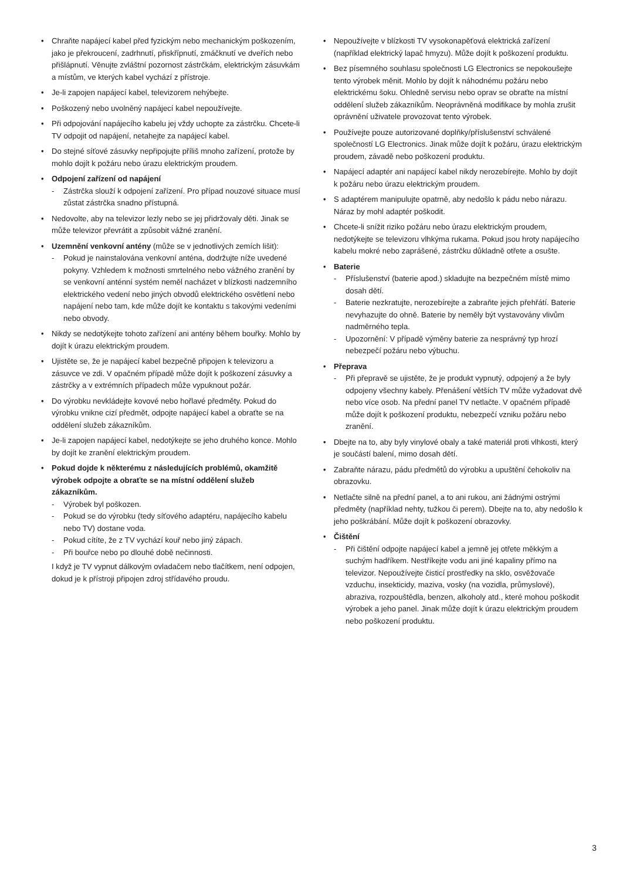• Chraňte napájecí kabel před fyzickým nebo mechanickým poškozením, jako je překroucení, zadrhnutí, přiskřípnutí, zmáčknutí ve dveřích nebo přišlápnutí. Věnujte zvláštní pozornost zástrčkám, elektrickým zásuvkám a místům, ve kterých kabel vychází z přístroje.
• Je-li zapojen napájecí kabel, televizorem nehýbejte.
• Poškozený nebo uvolněný napájecí kabel nepoužívejte.
• Při odpojování napájecího kabelu jej vždy uchopte za zástrčku. Chcete-li TV odpojit od napájení, netahejte za napájecí kabel.
• Do stejné síťové zásuvky nepřipojujte příliš mnoho zařízení, protože by mohlo dojít k požáru nebo úrazu elektrickým proudem.
• Odpojení zařízení od napájení
- Zástrčka slouží k odpojení zařízení. Pro případ nouzové situace musí zůstat zástrčka snadno přístupná.
• Nedovolte, aby na televizor lezly nebo se jej přidržovaly děti. Jinak se může televizor převrátit a způsobit vážné zranění.
• Uzemnění venkovní antény (může se v jednotlivých zemích lišit):
- Pokud je nainstalována venkovní anténa, dodržujte níže uvedené pokyny. Vzhledem k možnosti smrtelného nebo vážného zranění by se venkovní anténní systém neměl nacházet v blízkosti nadzemního elektrického vedení nebo jiných obvodů elektrického osvětlení nebo napájení nebo tam, kde může dojít ke kontaktu s takovými vedeními nebo obvody.
• Nikdy se nedotýkejte tohoto zařízení ani antény během bouřky. Mohlo by dojít k úrazu elektrickým proudem.
• Ujistěte se, že je napájecí kabel bezpečně připojen k televizoru a zásuvce ve zdi. V opačném případě může dojít k poškození zásuvky a zástrčky a v extrémních případech může vypuknout požár.
• Do výrobku nevkládejte kovové nebo hořlavé předměty. Pokud do výrobku vnikne cizí předmět, odpojte napájecí kabel a obraťte se na oddělení služeb zákazníkům.
• Je-li zapojen napájecí kabel, nedotýkejte se jeho druhého konce. Mohlo by dojít ke zranění elektrickým proudem.
• Pokud dojde k některému z následujících problémů, okamžitě výrobek odpojte a obraťte se na místní oddělení služeb zákazníkům.
- Výrobek byl poškozen.
- Pokud se do výrobku (tedy síťového adaptéru, napájecího kabelu nebo TV) dostane voda.
- Pokud cítíte, že z TV vychází kouř nebo jiný zápach.
- Při bouřce nebo po dlouhé době nečinnosti.
I když je TV vypnut dálkovým ovladačem nebo tlačítkem, není odpojen, dokud je k přístroji připojen zdroj střídavého proudu.
• Nepoužívejte v blízkosti TV vysokonapěťová elektrická zařízení (například elektrický lapač hmyzu). Může dojít k poškození produktu.
• Bez písemného souhlasu společnosti LG Electronics se nepokoušejte tento výrobek měnit. Mohlo by dojít k náhodnému požáru nebo elektrickému šoku. Ohledně servisu nebo oprav se obraťte na místní oddělení služeb zákazníkům. Neoprávněná modifikace by mohla zrušit oprávnění uživatele provozovat tento výrobek.
• Používejte pouze autorizované doplňky/příslušenství schválené společností LG Electronics. Jinak může dojít k požáru, úrazu elektrickým proudem, závadě nebo poškození produktu.
• Napájecí adaptér ani napájecí kabel nikdy nerozebírejte. Mohlo by dojít k požáru nebo úrazu elektrickým proudem.
• S adaptérem manipulujte opatrně, aby nedošlo k pádu nebo nárazu. Náraz by mohl adaptér poškodit.
• Chcete-li snížit riziko požáru nebo úrazu elektrickým proudem, nedotýkejte se televizoru vlhkýma rukama. Pokud jsou hroty napájecího kabelu mokré nebo zaprášené, zástrčku důkladně otřete a osušte.
• Baterie
- Příslušenství (baterie apod.) skladujte na bezpečném místě mimo dosah dětí.
- Baterie nezkratujte, nerozebírejte a zabraňte jejich přehřátí. Baterie nevyhazujte do ohně. Baterie by neměly být vystavovány vlivům nadměrného tepla.
- Upozornění: V případě výměny baterie za nesprávný typ hrozí nebezpečí požáru nebo výbuchu.
• Přeprava
- Při přepravě se ujistěte, že je produkt vypnutý, odpojený a že byly odpojeny všechny kabely. Přenášení větších TV může vyžadovat dvě nebo více osob. Na přední panel TV netlačte. V opačném případě může dojít k poškození produktu, nebezpečí vzniku požáru nebo zranění.
• Dbejte na to, aby byly vinylové obaly a také materiál proti vlhkosti, který je součástí balení, mimo dosah dětí.
• Zabraňte nárazu, pádu předmětů do výrobku a upuštění čehokoliv na obrazovku.
• Netlačte silně na přední panel, a to ani rukou, ani žádnými ostrými předměty (například nehty, tužkou či perem). Dbejte na to, aby nedošlo k jeho poškrábání. Může dojít k poškození obrazovky.
• Čištění
- Při čištění odpojte napájecí kabel a jemně jej otřete měkkým a suchým hadříkem. Nestříkejte vodu ani jiné kapaliny přímo na televizor. Nepoužívejte čisticí prostředky na sklo, osvěžovače vzduchu, insekticidy, maziva, vosky (na vozidla, průmyslové), abraziva, rozpouštědla, benzen, alkoholy atd., které mohou poškodit výrobek a jeho panel. Jinak může dojít k úrazu elektrickým proudem nebo poškození produktu.
3